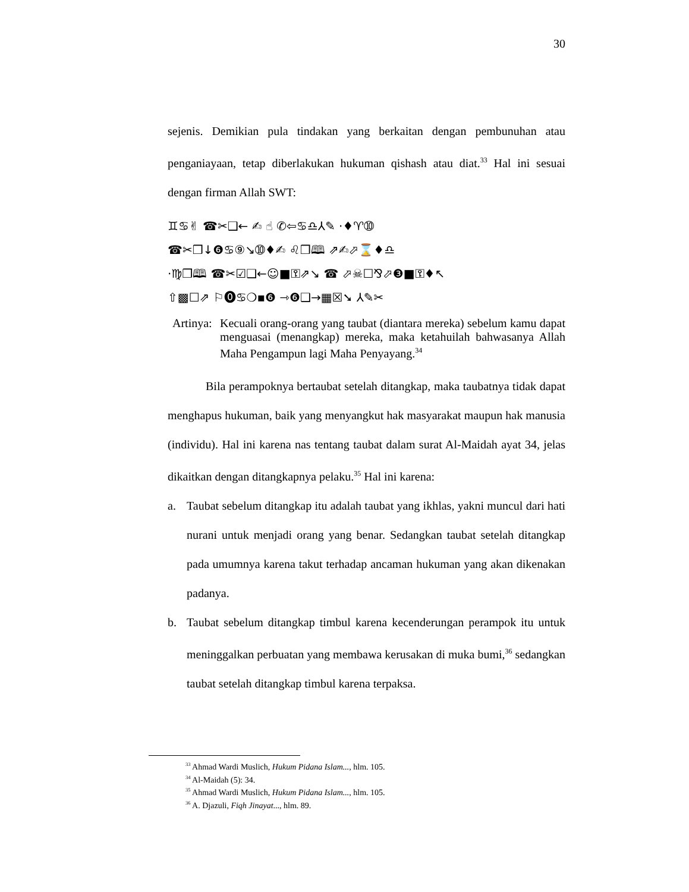30
sejenis. Demikian pula tindakan yang berkaitan dengan pembunuhan atau penganiayaan, tetap diberlakukan hukuman qishash atau diat.<sup>33</sup> Hal ini sesuai dengan firman Allah SWT:
♊♋✌ ☎✂❑← ✍ ☝ ✆⇦♋♎⅄✎ ·♦♈➉
☎✂❒↓❻♋⑨↘➉♦✍ ♌❒🕮 ⇗✍⬀⌛♦♎
·♍❒🕮 ☎✂☑❑←☺■⚿⇗↘ ☎ ⬀☠☐⅋⬀❸■⚿♦↖
⇧▩☐⇗ ⚐⓿♋❍▪❻ ⇾❻❑→▦☒➘ ⅄✎✂
Artinya:
Kecuali orang-orang yang taubat (diantara mereka) sebelum kamu dapat menguasai (menangkap) mereka, maka ketahuilah bahwasanya Allah Maha Pengampun lagi Maha Penyayang.<sup>34</sup>
Bila perampoknya bertaubat setelah ditangkap, maka taubatnya tidak dapat menghapus hukuman, baik yang menyangkut hak masyarakat maupun hak manusia (individu). Hal ini karena nas tentang taubat dalam surat Al-Maidah ayat 34, jelas dikaitkan dengan ditangkapnya pelaku.<sup>35</sup> Hal ini karena:
a. Taubat sebelum ditangkap itu adalah taubat yang ikhlas, yakni muncul dari hati nurani untuk menjadi orang yang benar. Sedangkan taubat setelah ditangkap pada umumnya karena takut terhadap ancaman hukuman yang akan dikenakan padanya.
b. Taubat sebelum ditangkap timbul karena kecenderungan perampok itu untuk meninggalkan perbuatan yang membawa kerusakan di muka bumi,<sup>36</sup> sedangkan taubat setelah ditangkap timbul karena terpaksa.
<sup>33</sup> Ahmad Wardi Muslich, Hukum Pidana Islam..., hlm. 105.
<sup>34</sup> Al-Maidah (5): 34.
<sup>35</sup> Ahmad Wardi Muslich, Hukum Pidana Islam..., hlm. 105.
<sup>36</sup> A. Djazuli, Fiqh Jinayat..., hlm. 89.